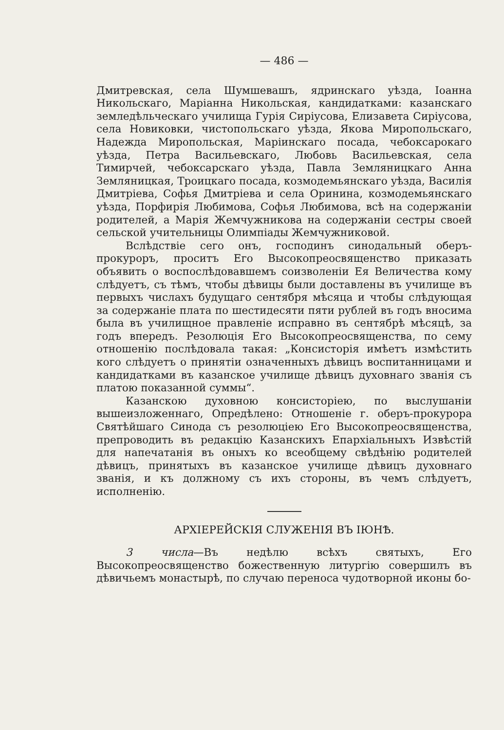— 486 —
Дмитревская, села Шумшевашъ, ядринскаго уѣзда, Іоанна Никольскаго, Маріанна Никольская, кандидатками: казанскаго земледѣльческаго училища Гурія Сиріусова, Елизавета Сиріусова, села Новиковки, чистопольскаго уѣзда, Якова Миропольскаго, Надежда Миропольская, Маріинскаго посада, чебоксарокаго уѣзда, Петра Васильевскаго, Любовь Васильевская, села Тимирчей, чебоксарскаго уѣзда, Павла Земляницкаго Анна Земляницкая, Троицкаго посада, козмодемьянскаго уѣзда, Василія Дмитріева, Софья Дмитріева и села Оринина, козмодемьянскаго уѣзда, Порфирія Любимова, Софья Любимова, всѣ на содержаніи родителей, а Марія Жемчужникова на содержаніи сестры своей сельской учительницы Олимпіады Жемчужниковой.
Вслѣдствіе сего онъ, господинъ синодальный оберъ-прокуроръ, проситъ Его Высокопреосвященство приказать объявить о воспослѣдовавшемъ соизволеніи Ея Величества кому слѣдуетъ, съ тѣмъ, чтобы дѣвицы были доставлены въ училище въ первыхъ числахъ будущаго сентября мѣсяца и чтобы слѣдующая за содержаніе плата по шестидесяти пяти рублей въ годъ вносима была въ училищное правленіе исправно въ сентябрѣ мѣсяцѣ, за годъ впередъ. Резолюція Его Высокопреосвященства, по сему отношенію послѣдовала такая: „Консисторія имѣетъ измѣстить кого слѣдуетъ о принятіи означенныхъ дѣвицъ воспитанницами и кандидатками въ казанское училище дѣвицъ духовнаго званія съ платою показанной суммы“.
Казанскою духовною консисторіею, по выслушаніи вышеизложеннаго, Опредѣлено: Отношеніе г. оберъ-прокурора Святѣйшаго Синода съ резолюціею Его Высокопреосвященства, препроводить въ редакцію Казанскихъ Епархіальныхъ Извѣстій для напечатанія въ оныхъ ко всеобщему свѣдѣнію родителей дѣвицъ, принятыхъ въ казанское училище дѣвицъ духовнаго званія, и къ должному съ ихъ стороны, въ чемъ слѣдуетъ, исполненію.
АРХІЕРЕЙСКІЯ СЛУЖЕНІЯ ВЪ ІЮНѢ.
3 числа—Въ недѣлю всѣхъ святыхъ, Его Высокопреосвященство божественную литургію совершилъ въ дѣвичьемъ монастырѣ, по случаю переноса чудотворной иконы бо-